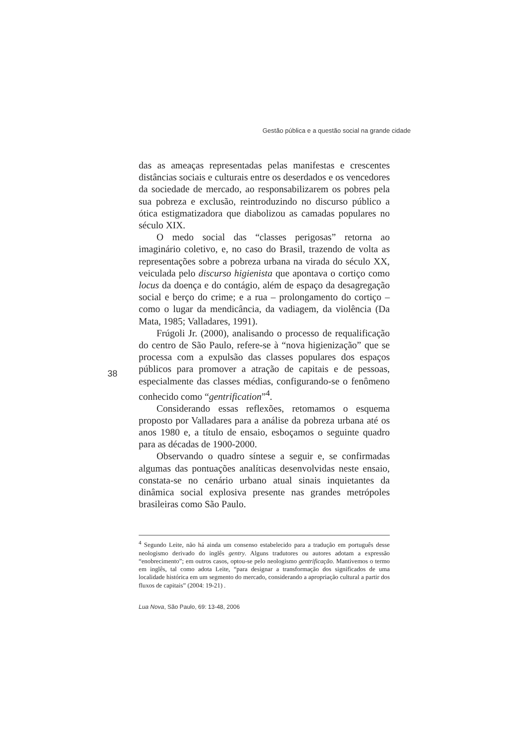Gestão pública e a questão social na grande cidade
das as ameaças representadas pelas manifestas e crescentes distâncias sociais e culturais entre os deserdados e os vencedores da sociedade de mercado, ao responsabilizarem os pobres pela sua pobreza e exclusão, reintroduzindo no discurso público a ótica estigmatizadora que diabolizou as camadas populares no século XIX.
O medo social das “classes perigosas” retorna ao imaginário coletivo, e, no caso do Brasil, trazendo de volta as representações sobre a pobreza urbana na virada do século XX, veiculada pelo discurso higienista que apontava o cortiço como locus da doença e do contágio, além de espaço da desagregação social e berço do crime; e a rua – prolongamento do cortiço – como o lugar da mendicância, da vadiagem, da violência (Da Mata, 1985; Valladares, 1991).
Frúgoli Jr. (2000), analisando o processo de requalificação do centro de São Paulo, refere-se à “nova higienização” que se processa com a expulsão das classes populares dos espaços públicos para promover a atração de capitais e de pessoas, especialmente das classes médias, configurando-se o fenômeno conhecido como “gentrification”<sup>4</sup>.
Considerando essas reflexões, retomamos o esquema proposto por Valladares para a análise da pobreza urbana até os anos 1980 e, a título de ensaio, esboçamos o seguinte quadro para as décadas de 1900-2000.
Observando o quadro síntese a seguir e, se confirmadas algumas das pontuações analíticas desenvolvidas neste ensaio, constata-se no cenário urbano atual sinais inquietantes da dinâmica social explosiva presente nas grandes metrópoles brasileiras como São Paulo.
38
<sup>4</sup> Segundo Leite, não há ainda um consenso estabelecido para a tradução em português desse neologismo derivado do inglês gentry. Alguns tradutores ou autores adotam a expressão “enobrecimento”; em outros casos, optou-se pelo neologismo gentrificação. Mantivemos o termo em inglês, tal como adota Leite, “para designar a transformação dos significados de uma localidade histórica em um segmento do mercado, considerando a apropriação cultural a partir dos fluxos de capitais” (2004: 19-21) .
Lua Nova, São Paulo, 69: 13-48, 2006